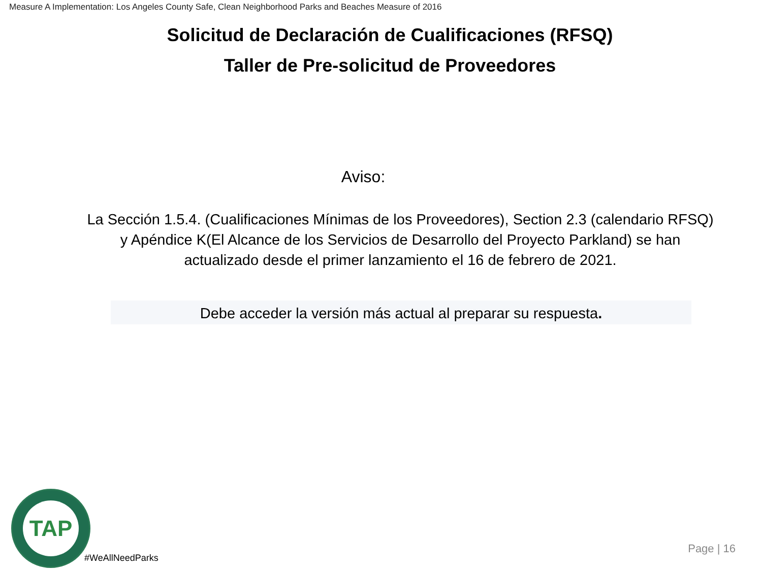Measure A Implementation: Los Angeles County Safe, Clean Neighborhood Parks and Beaches Measure of 2016
Solicitud de Declaración de Cualificaciones (RFSQ)
Taller de Pre-solicitud de Proveedores
Aviso:
La Sección 1.5.4. (Cualificaciones Mínimas de los Proveedores), Section 2.3 (calendario RFSQ) y Apéndice K(El Alcance de los Servicios de Desarrollo del Proyecto Parkland) se han actualizado desde el primer lanzamiento el 16 de febrero de 2021.
Debe acceder la versión más actual al preparar su respuesta.
TAP
#WeAllNeedParks
Page | 16